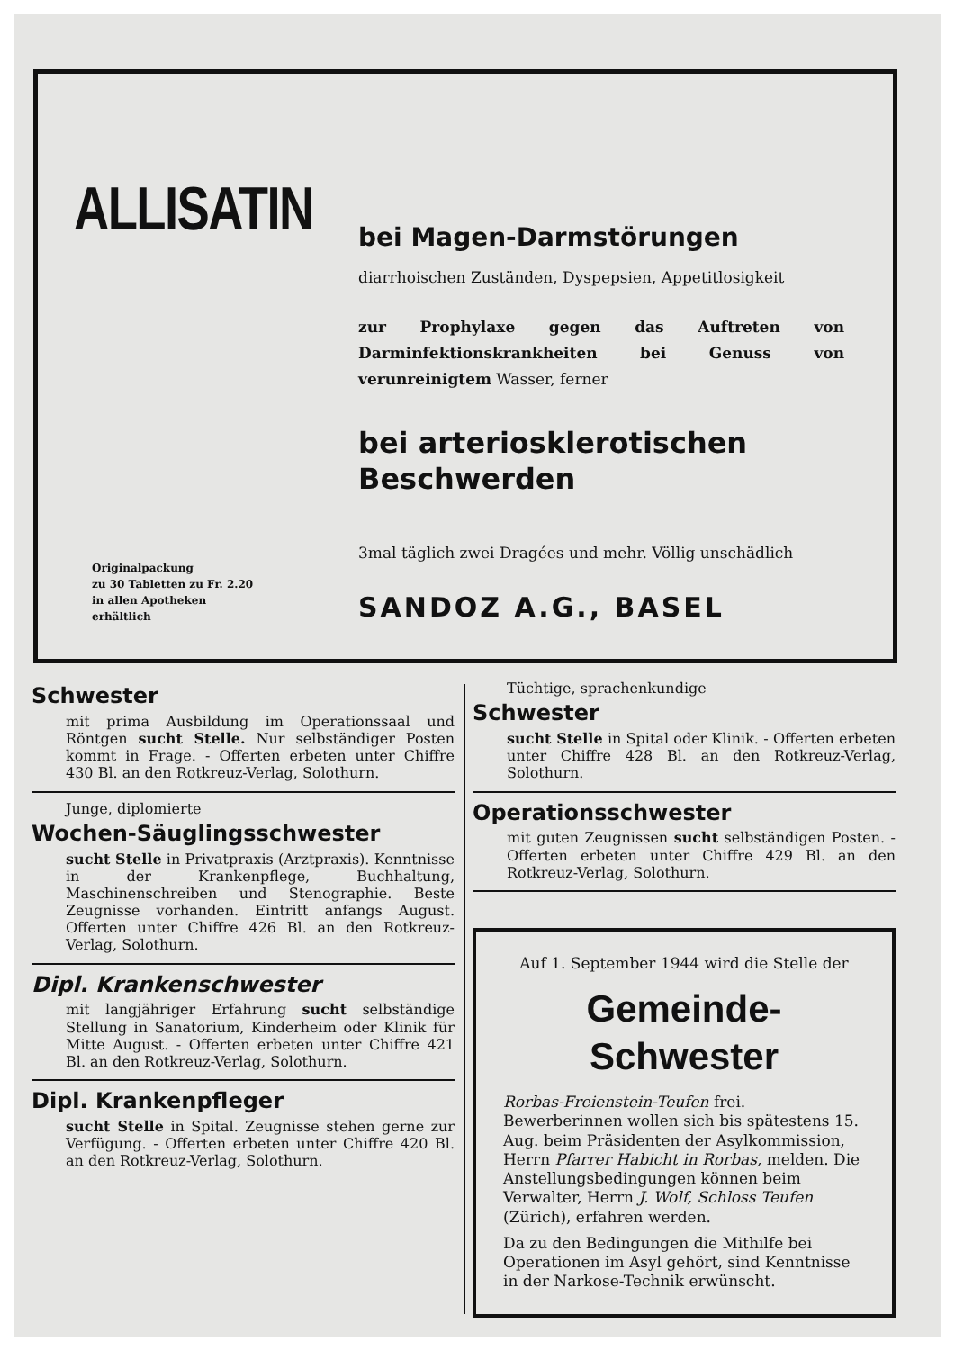ALLISATIN
bei Magen-Darmstörungen
diarrhoischen Zuständen, Dyspepsien, Appetitlosigkeit
zur Prophylaxe gegen das Auftreten von Darminfektionskrankheiten bei Genuss von verunreinigtem Wasser, ferner
bei arteriosklerotischen Beschwerden
3mal täglich zwei Dragées und mehr. Völlig unschädlich
Originalpackung
zu 30 Tabletten zu Fr. 2.20
in allen Apotheken
erhältlich
SANDOZ A.G., BASEL
Schwester
mit prima Ausbildung im Operationssaal und Röntgen sucht Stelle. Nur selbständiger Posten kommt in Frage. - Offerten erbeten unter Chiffre 430 Bl. an den Rotkreuz-Verlag, Solothurn.
Junge, diplomierte
Wochen-Säuglingsschwester
sucht Stelle in Privatpraxis (Arztpraxis). Kenntnisse in der Krankenpflege, Buchhaltung, Maschinenschreiben und Stenographie. Beste Zeugnisse vorhanden. Eintritt anfangs August. Offerten unter Chiffre 426 Bl. an den Rotkreuz-Verlag, Solothurn.
Dipl. Krankenschwester
mit langjähriger Erfahrung sucht selbständige Stellung in Sanatorium, Kinderheim oder Klinik für Mitte August. - Offerten erbeten unter Chiffre 421 Bl. an den Rotkreuz-Verlag, Solothurn.
Dipl. Krankenpfleger
sucht Stelle in Spital. Zeugnisse stehen gerne zur Verfügung. - Offerten erbeten unter Chiffre 420 Bl. an den Rotkreuz-Verlag, Solothurn.
Tüchtige, sprachenkundige
Schwester
sucht Stelle in Spital oder Klinik. - Offerten erbeten unter Chiffre 428 Bl. an den Rotkreuz-Verlag, Solothurn.
Operationsschwester
mit guten Zeugnissen sucht selbständigen Posten. - Offerten erbeten unter Chiffre 429 Bl. an den Rotkreuz-Verlag, Solothurn.
Auf 1. September 1944 wird die Stelle der
Gemeinde-Schwester
Rorbas-Freienstein-Teufen frei. Bewerberinnen wollen sich bis spätestens 15. Aug. beim Präsidenten der Asylkommission, Herrn Pfarrer Habicht in Rorbas, melden. Die Anstellungsbedingungen können beim Verwalter, Herrn J. Wolf, Schloss Teufen (Zürich), erfahren werden.
Da zu den Bedingungen die Mithilfe bei Operationen im Asyl gehört, sind Kenntnisse in der Narkose-Technik erwünscht.